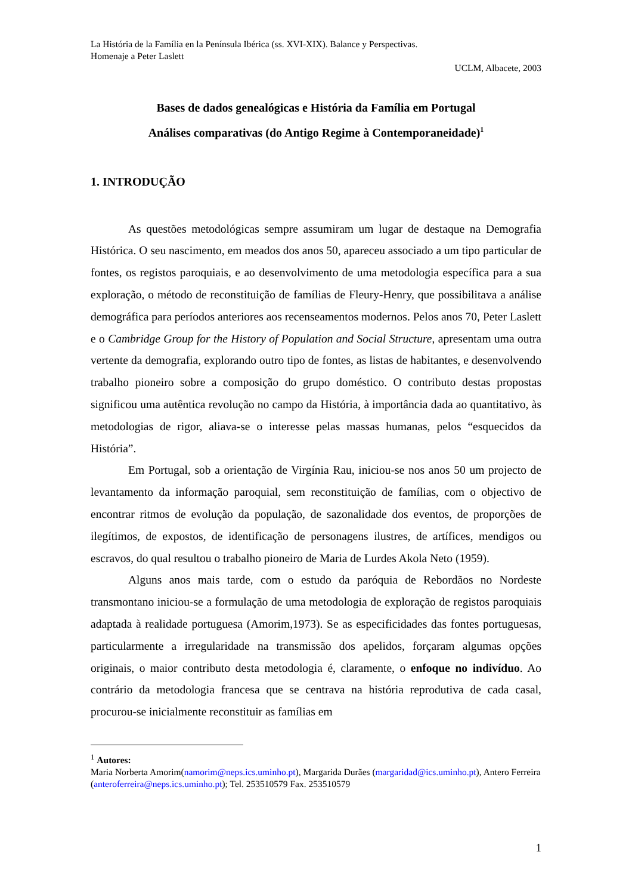La História de la Família en la Península Ibérica (ss. XVI-XIX). Balance y Perspectivas.
Homenaje a Peter Laslett
UCLM, Albacete, 2003
Bases de dados genealógicas e História da Família em Portugal
Análises comparativas (do Antigo Regime à Contemporaneidade)<sup>1</sup>
1. INTRODUÇÃO
As questões metodológicas sempre assumiram um lugar de destaque na Demografia Histórica. O seu nascimento, em meados dos anos 50, apareceu associado a um tipo particular de fontes, os registos paroquiais, e ao desenvolvimento de uma metodologia específica para a sua exploração, o método de reconstituição de famílias de Fleury-Henry, que possibilitava a análise demográfica para períodos anteriores aos recenseamentos modernos. Pelos anos 70, Peter Laslett e o Cambridge Group for the History of Population and Social Structure, apresentam uma outra vertente da demografia, explorando outro tipo de fontes, as listas de habitantes, e desenvolvendo trabalho pioneiro sobre a composição do grupo doméstico. O contributo destas propostas significou uma autêntica revolução no campo da História, à importância dada ao quantitativo, às metodologias de rigor, aliava-se o interesse pelas massas humanas, pelos “esquecidos da História”.
Em Portugal, sob a orientação de Virgínia Rau, iniciou-se nos anos 50 um projecto de levantamento da informação paroquial, sem reconstituição de famílias, com o objectivo de encontrar ritmos de evolução da população, de sazonalidade dos eventos, de proporções de ilegítimos, de expostos, de identificação de personagens ilustres, de artífices, mendigos ou escravos, do qual resultou o trabalho pioneiro de Maria de Lurdes Akola Neto (1959).
Alguns anos mais tarde, com o estudo da paróquia de Rebordãos no Nordeste transmontano iniciou-se a formulação de uma metodologia de exploração de registos paroquiais adaptada à realidade portuguesa (Amorim,1973). Se as especificidades das fontes portuguesas, particularmente a irregularidade na transmissão dos apelidos, forçaram algumas opções originais, o maior contributo desta metodologia é, claramente, o enfoque no indivíduo. Ao contrário da metodologia francesa que se centrava na história reprodutiva de cada casal, procurou-se inicialmente reconstituir as famílias em
<sup>1</sup> Autores:
Maria Norberta Amorim(namorim@neps.ics.uminho.pt), Margarida Durães (margaridad@ics.uminho.pt), Antero Ferreira (anteroferreira@neps.ics.uminho.pt); Tel. 253510579 Fax. 253510579
1